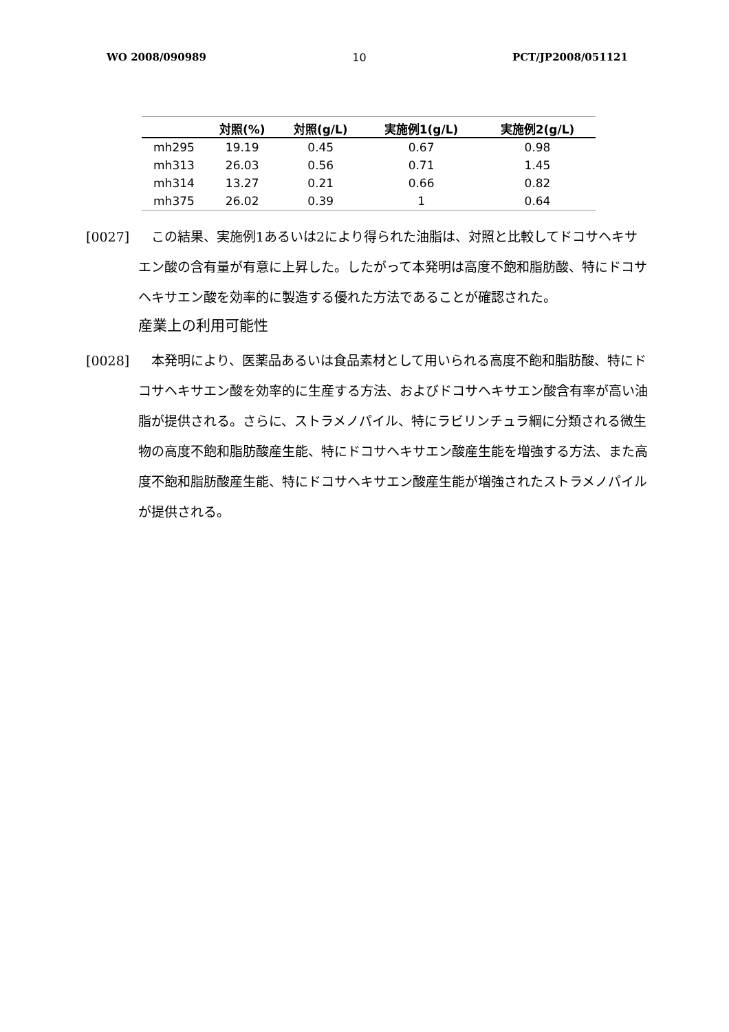WO 2008/090989 10 PCT/JP2008/051121
| | 対照(%) | 対照(g/L) | 実施例1(g/L) | 実施例2(g/L) |
| --- | --- | --- | --- | --- |
| mh295 | 19.19 | 0.45 | 0.67 | 0.98 |
| mh313 | 26.03 | 0.56 | 0.71 | 1.45 |
| mh314 | 13.27 | 0.21 | 0.66 | 0.82 |
| mh375 | 26.02 | 0.39 | 1 | 0.64 |
[0027]　この結果、実施例1あるいは2により得られた油脂は、対照と比較してドコサヘキサエン酸の含有量が有意に上昇した。したがって本発明は高度不飽和脂肪酸、特にドコサヘキサエン酸を効率的に製造する優れた方法であることが確認された。
産業上の利用可能性
[0028]　本発明により、医薬品あるいは食品素材として用いられる高度不飽和脂肪酸、特にドコサヘキサエン酸を効率的に生産する方法、およびドコサヘキサエン酸含有率が高い油脂が提供される。さらに、ストラメノパイル、特にラビリンチュラ綱に分類される微生物の高度不飽和脂肪酸産生能、特にドコサヘキサエン酸産生能を増強する方法、また高度不飽和脂肪酸産生能、特にドコサヘキサエン酸産生能が増強されたストラメノパイルが提供される。